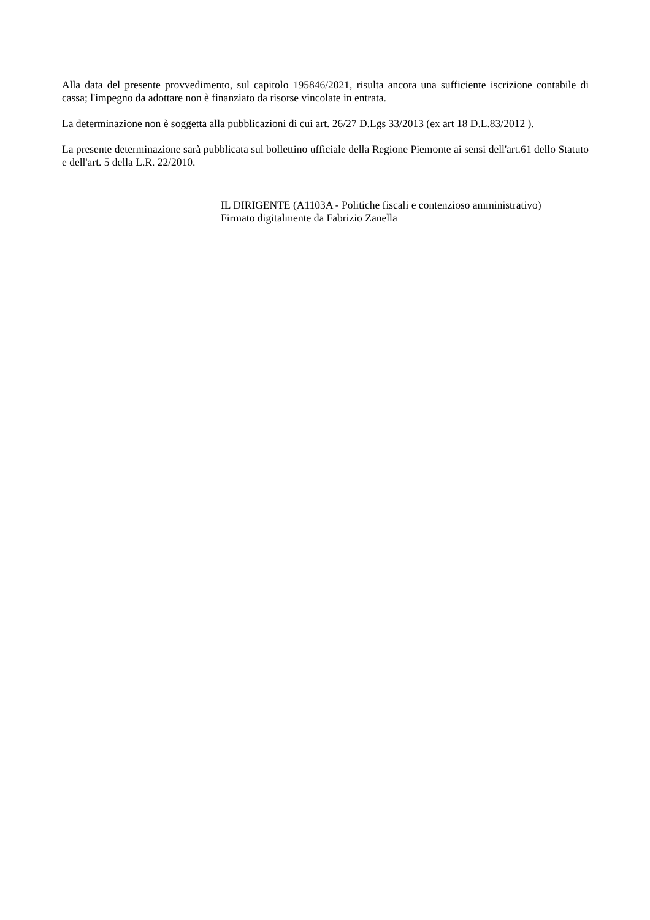Alla data del presente provvedimento, sul capitolo 195846/2021, risulta ancora una sufficiente iscrizione contabile di cassa; l'impegno da adottare non è finanziato da risorse vincolate in entrata.
La determinazione non è soggetta alla pubblicazioni di cui art. 26/27 D.Lgs 33/2013 (ex art 18 D.L.83/2012 ).
La presente determinazione sarà pubblicata sul bollettino ufficiale della Regione Piemonte ai sensi dell'art.61 dello Statuto e dell'art. 5 della L.R. 22/2010.
IL DIRIGENTE (A1103A - Politiche fiscali e contenzioso amministrativo)
Firmato digitalmente da Fabrizio Zanella